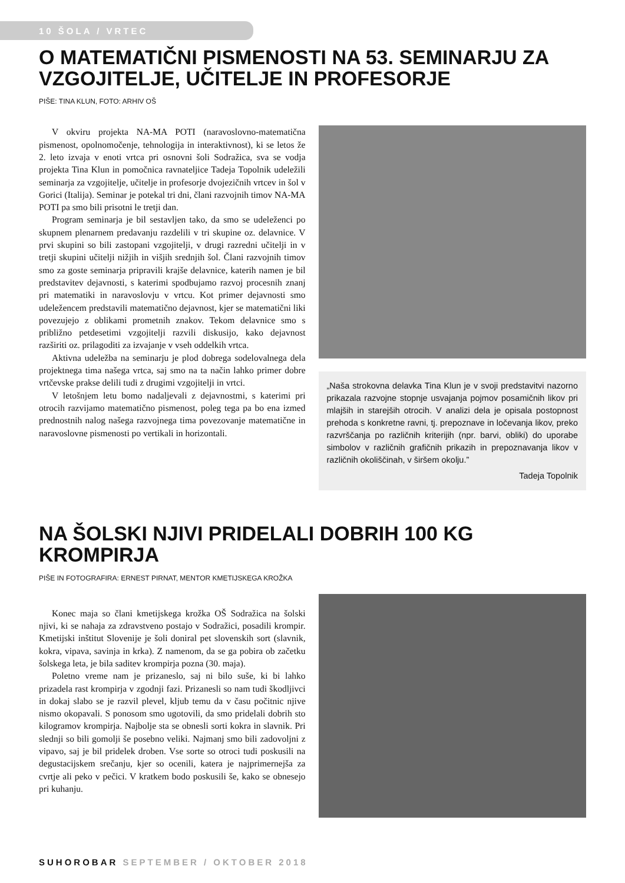10 ŠOLA / VRTEC
O MATEMATIČNI PISMENOSTI NA 53. SEMINARJU ZA VZGOJITELJE, UČITELJE IN PROFESORJE
PIŠE: TINA KLUN, FOTO: ARHIV OŠ
V okviru projekta NA-MA POTI (naravoslovno-matematična pismenost, opolnomočenje, tehnologija in interaktivnost), ki se letos že 2. leto izvaja v enoti vrtca pri osnovni šoli Sodražica, sva se vodja projekta Tina Klun in pomočnica ravnateljice Tadeja Topolnik udeležili seminarja za vzgojitelje, učitelje in profesorje dvojezičnih vrtcev in šol v Gorici (Italija). Seminar je potekal tri dni, člani razvojnih timov NA-MA POTI pa smo bili prisotni le tretji dan.
Program seminarja je bil sestavljen tako, da smo se udeleženci po skupnem plenarnem predavanju razdelili v tri skupine oz. delavnice. V prvi skupini so bili zastopani vzgojitelji, v drugi razredni učitelji in v tretji skupini učitelji nižjih in višjih srednjih šol. Člani razvojnih timov smo za goste seminarja pripravili krajše delavnice, katerih namen je bil predstavitev dejavnosti, s katerimi spodbujamo razvoj procesnih znanj pri matematiki in naravoslovju v vrtcu. Kot primer dejavnosti smo udeležencem predstavili matematično dejavnost, kjer se matematični liki povezujejo z oblikami prometnih znakov. Tekom delavnice smo s približno petdesetimi vzgojitelji razvili diskusijo, kako dejavnost razširiti oz. prilagoditi za izvajanje v vseh oddelkih vrtca.
Aktivna udeležba na seminarju je plod dobrega sodelovalnega dela projektnega tima našega vrtca, saj smo na ta način lahko primer dobre vrtčevske prakse delili tudi z drugimi vzgojitelji in vrtci.
V letošnjem letu bomo nadaljevali z dejavnostmi, s katerimi pri otrocih razvijamo matematično pismenost, poleg tega pa bo ena izmed prednostnih nalog našega razvojnega tima povezovanje matematične in naravoslovne pismenosti po vertikali in horizontali.
„Naša strokovna delavka Tina Klun je v svoji predstavitvi nazorno prikazala razvojne stopnje usvajanja pojmov posamičnih likov pri mlajših in starejših otrocih. V analizi dela je opisala postopnost prehoda s konkretne ravni, tj. prepoznave in ločevanja likov, preko razvrščanja po različnih kriterijih (npr. barvi, obliki) do uporabe simbolov v različnih grafičnih prikazih in prepoznavanja likov v različnih okoliščinah, v širšem okolju.”
Tadeja Topolnik
NA ŠOLSKI NJIVI PRIDELALI DOBRIH 100 KG KROMPIRJA
PIŠE IN FOTOGRAFIRA: ERNEST PIRNAT, MENTOR KMETIJSKEGA KROŽKA
Konec maja so člani kmetijskega krožka OŠ Sodražica na šolski njivi, ki se nahaja za zdravstveno postajo v Sodražici, posadili krompir. Kmetijski inštitut Slovenije je šoli doniral pet slovenskih sort (slavnik, kokra, vipava, savinja in krka). Z namenom, da se ga pobira ob začetku šolskega leta, je bila saditev krompirja pozna (30. maja).
Poletno vreme nam je prizaneslo, saj ni bilo suše, ki bi lahko prizadela rast krompirja v zgodnji fazi. Prizanesli so nam tudi škodljivci in dokaj slabo se je razvil plevel, kljub temu da v času počitnic njive nismo okopavali. S ponosom smo ugotovili, da smo pridelali dobrih sto kilogramov krompirja. Najbolje sta se obnesli sorti kokra in slavnik. Pri slednji so bili gomolji še posebno veliki. Najmanj smo bili zadovoljni z vipavo, saj je bil pridelek droben. Vse sorte so otroci tudi poskusili na degustacijskem srečanju, kjer so ocenili, katera je najprimernejša za cvrtje ali peko v pečici. V kratkem bodo poskusili še, kako se obnesejo pri kuhanju.
SUHOROBAR SEPTEMBER / OKTOBER 2018